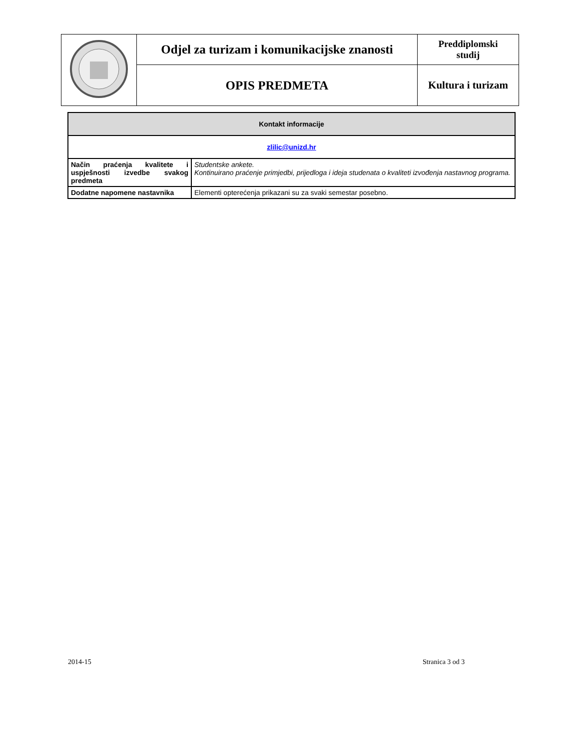| | Odjel za turizam i komunikacijske znanosti | Preddiplomski studij |
| | OPIS PREDMETA | Kultura i turizam |
| Kontakt informacije | |
| zlilic@unizd.hr | |
| Način praćenja kvalitete i uspješnosti izvedbe svakog predmeta | Studentske ankete. Kontinuirano praćenje primjedbi, prijedloga i ideja studenata o kvaliteti izvođenja nastavnog programa. |
| Dodatne napomene nastavnika | Elementi opterećenja prikazani su za svaki semestar posebno. |
2014-15 Stranica 3 od 3